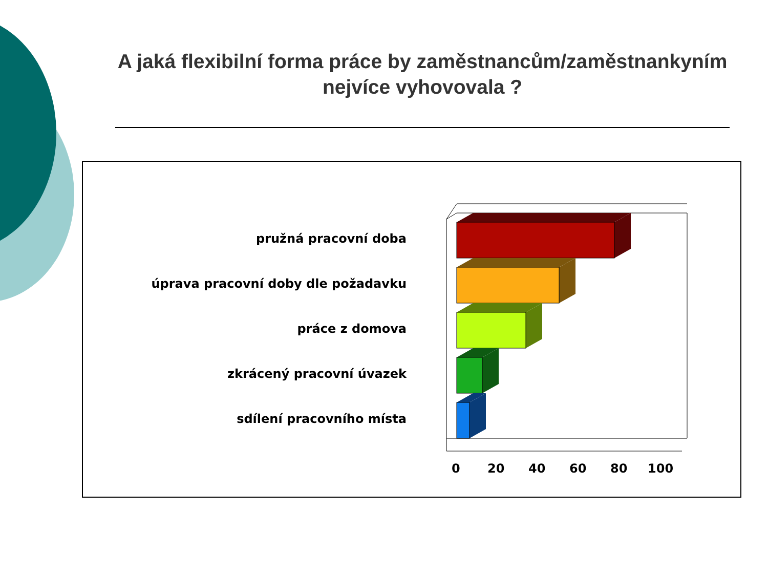A jaká flexibilní forma práce by zaměstnancům/zaměstnankyním nejvíce vyhovovala ?
pružná pracovní doba
úprava pracovní doby dle požadavku
práce z domova
zkrácený pracovní úvazek
sdílení pracovního místa
0 20 40 60 80 100